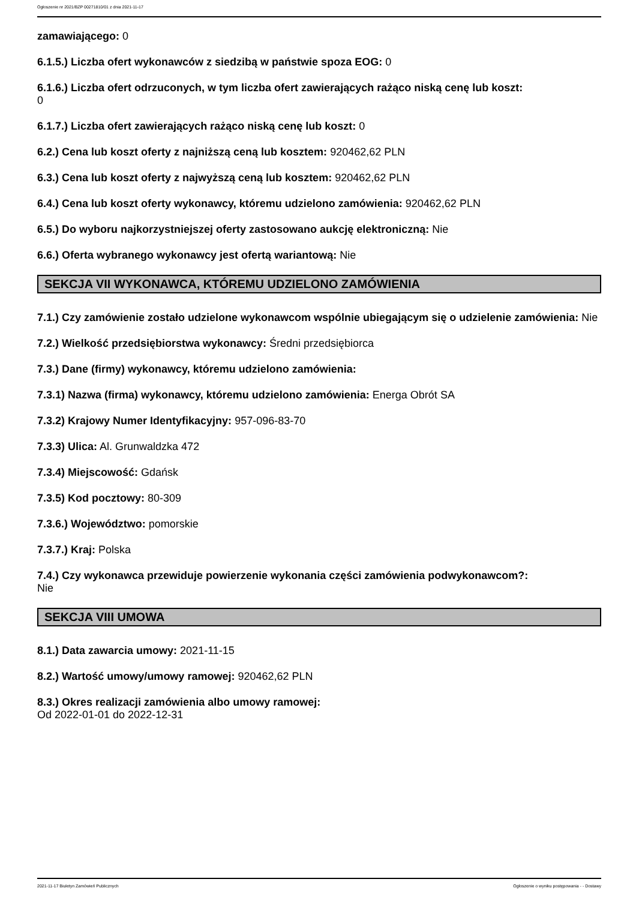Ogłoszenie nr 2021/BZP 00271810/01 z dnia 2021-11-17
zamawiającego: 0
6.1.5.) Liczba ofert wykonawców z siedzibą w państwie spoza EOG: 0
6.1.6.) Liczba ofert odrzuconych, w tym liczba ofert zawierających rażąco niską cenę lub koszt:
0
6.1.7.) Liczba ofert zawierających rażąco niską cenę lub koszt: 0
6.2.) Cena lub koszt oferty z najniższą ceną lub kosztem: 920462,62 PLN
6.3.) Cena lub koszt oferty z najwyższą ceną lub kosztem: 920462,62 PLN
6.4.) Cena lub koszt oferty wykonawcy, któremu udzielono zamówienia: 920462,62 PLN
6.5.) Do wyboru najkorzystniejszej oferty zastosowano aukcję elektroniczną: Nie
6.6.) Oferta wybranego wykonawcy jest ofertą wariantową: Nie
SEKCJA VII WYKONAWCA, KTÓREMU UDZIELONO ZAMÓWIENIA
7.1.) Czy zamówienie zostało udzielone wykonawcom wspólnie ubiegającym się o udzielenie zamówienia: Nie
7.2.) Wielkość przedsiębiorstwa wykonawcy: Średni przedsiębiorca
7.3.) Dane (firmy) wykonawcy, któremu udzielono zamówienia:
7.3.1) Nazwa (firma) wykonawcy, któremu udzielono zamówienia: Energa Obrót SA
7.3.2) Krajowy Numer Identyfikacyjny: 957-096-83-70
7.3.3) Ulica: Al. Grunwaldzka 472
7.3.4) Miejscowość: Gdańsk
7.3.5) Kod pocztowy: 80-309
7.3.6.) Województwo: pomorskie
7.3.7.) Kraj: Polska
7.4.) Czy wykonawca przewiduje powierzenie wykonania części zamówienia podwykonawcom?:
Nie
SEKCJA VIII UMOWA
8.1.) Data zawarcia umowy: 2021-11-15
8.2.) Wartość umowy/umowy ramowej: 920462,62 PLN
8.3.) Okres realizacji zamówienia albo umowy ramowej:
Od 2022-01-01 do 2022-12-31
2021-11-17 Biuletyn Zamówień Publicznych Ogłoszenie o wyniku postępowania - - Dostawy